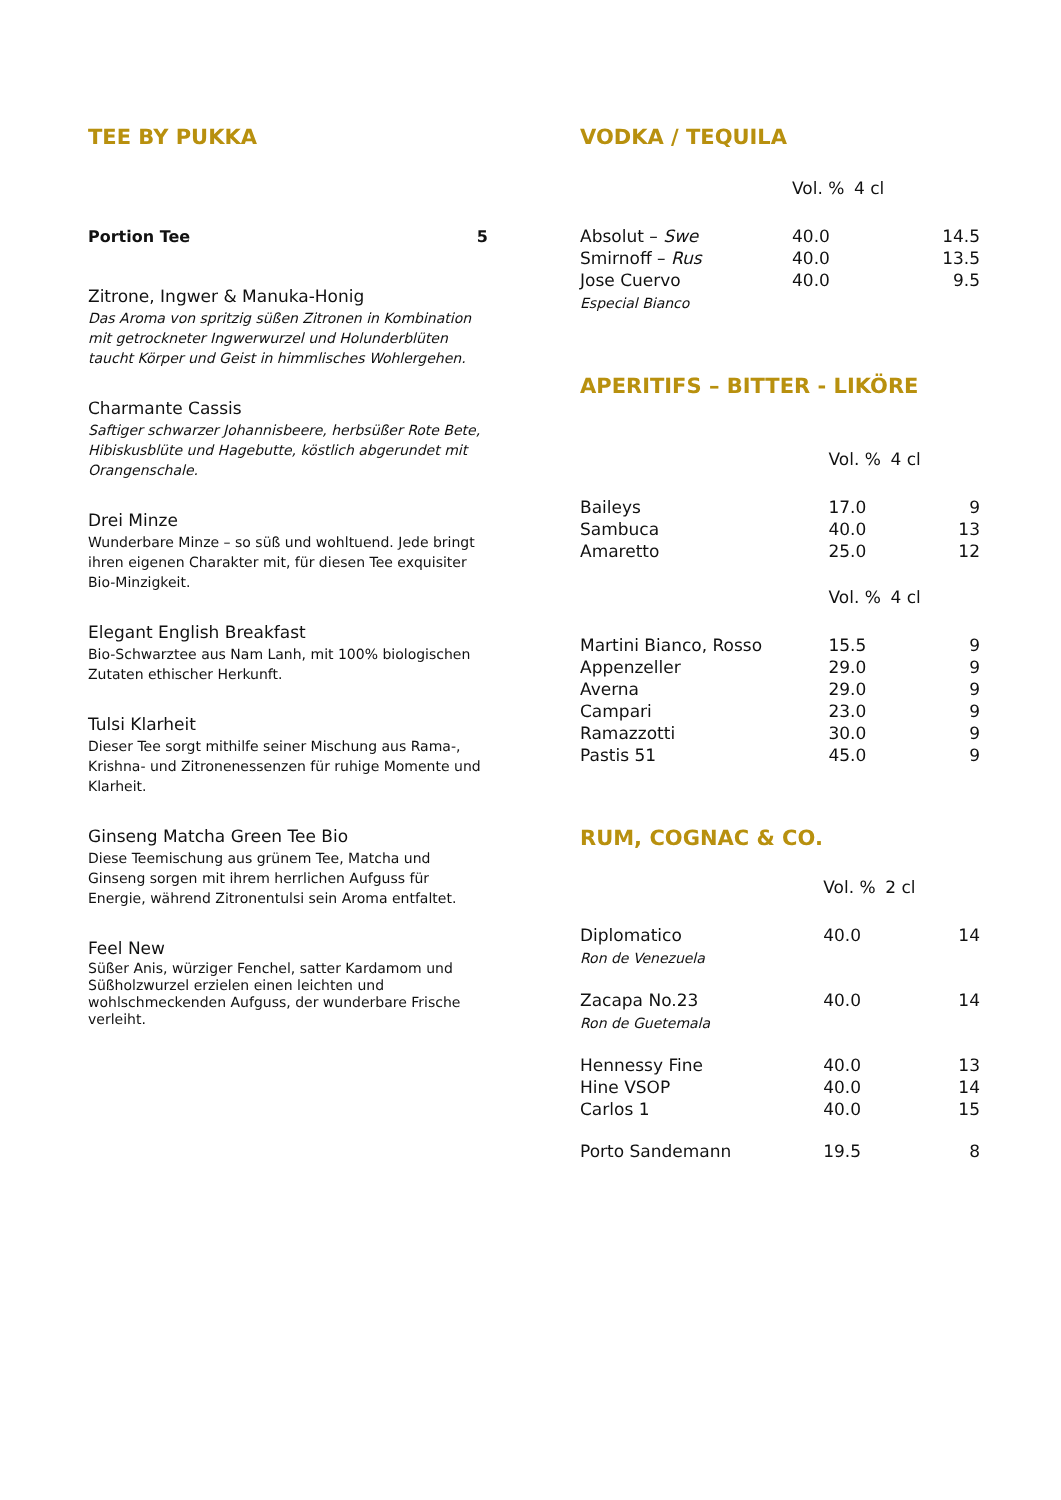TEE BY PUKKA
Portion Tee 5
Zitrone, Ingwer & Manuka-Honig
Das Aroma von spritzig süßen Zitronen in Kombination mit getrockneter Ingwerwurzel und Holunderblüten taucht Körper und Geist in himmlisches Wohlergehen.
Charmante Cassis
Saftiger schwarzer Johannisbeere, herbsüßer Rote Bete, Hibiskusblüte und Hagebutte, köstlich abgerundet mit Orangenschale.
Drei Minze
Wunderbare Minze – so süß und wohltuend. Jede bringt ihren eigenen Charakter mit, für diesen Tee exquisiter Bio-Minzigkeit.
Elegant English Breakfast
Bio-Schwarztee aus Nam Lanh, mit 100% biologischen Zutaten ethischer Herkunft.
Tulsi Klarheit
Dieser Tee sorgt mithilfe seiner Mischung aus Rama-, Krishna- und Zitronenessenzen für ruhige Momente und Klarheit.
Ginseng Matcha Green Tee Bio
Diese Teemischung aus grünem Tee, Matcha und Ginseng sorgen mit ihrem herrlichen Aufguss für Energie, während Zitronentulsi sein Aroma entfaltet.
Feel New
Süßer Anis, würziger Fenchel, satter Kardamom und Süßholzwurzel erzielen einen leichten und wohlschmeckenden Aufguss, der wunderbare Frische verleiht.
VODKA / TEQUILA
| | Vol. % | 4 cl | |
| Absolut – Swe | 40.0 | | 14.5 |
| Smirnoff – Rus | 40.0 | | 13.5 |
| Jose Cuervo Especial Bianco | 40.0 | | 9.5 |
APERITIFS – BITTER - LIKÖRE
| | Vol. % | 4 cl | |
| Baileys | 17.0 | | 9 |
| Sambuca | 40.0 | | 13 |
| Amaretto | 25.0 | | 12 |
| | Vol. % | 4 cl | |
| Martini Bianco, Rosso | 15.5 | | 9 |
| Appenzeller | 29.0 | | 9 |
| Averna | 29.0 | | 9 |
| Campari | 23.0 | | 9 |
| Ramazzotti | 30.0 | | 9 |
| Pastis 51 | 45.0 | | 9 |
RUM, COGNAC & CO.
| | Vol. % | 2 cl | |
| Diplomatico Ron de Venezuela | 40.0 | | 14 |
| Zacapa No.23 Ron de Guetemala | 40.0 | | 14 |
| Hennessy Fine | 40.0 | | 13 |
| Hine VSOP | 40.0 | | 14 |
| Carlos 1 | 40.0 | | 15 |
| Porto Sandemann | 19.5 | | 8 |